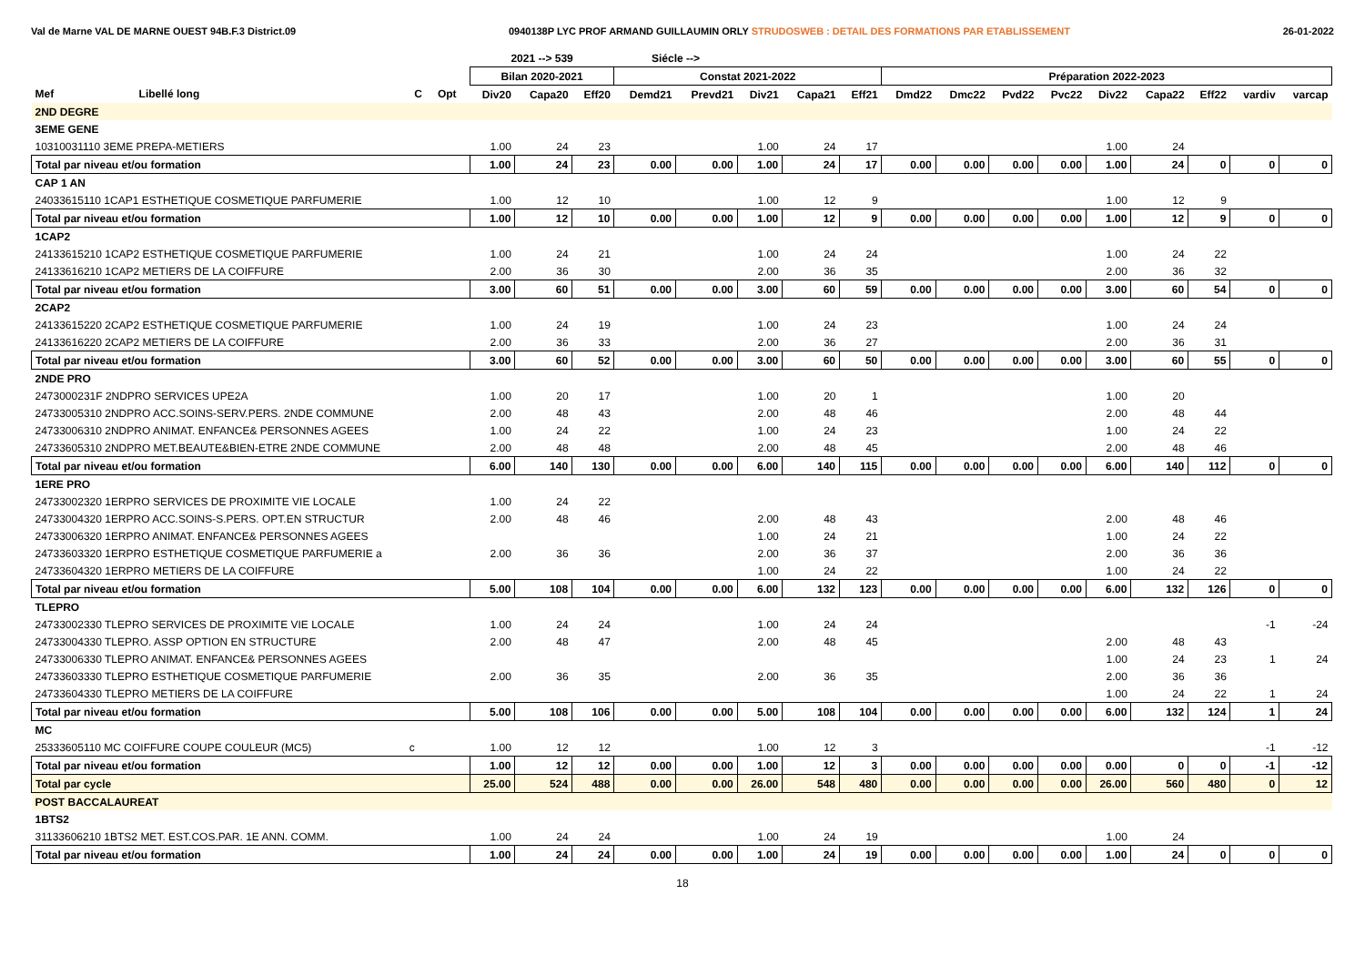Val de Marne VAL DE MARNE OUEST 94B.F.3 District.09 0940138P LYC PROF ARMAND GUILLAUMIN ORLY STRUDOSWEB : DETAIL DES FORMATIONS PAR ETABLISSEMENT 26-01-2022
| | | | | | 2021 --> 539 | | | Siécle --> | | | | | | | | | | | | | |
| --- | --- | --- | --- | --- | --- | --- | --- | --- | --- | --- | --- | --- | --- | --- | --- | --- | --- | --- | --- | --- | --- |
| | | | | | Bilan 2020-2021 | | | Constat 2021-2022 | | | | | Préparation 2022-2023 | | | | | | | | |
| Mef | Libellé long | C | Opt | | Div20 | Capa20 | Eff20 | Demd21 | Prevd21 | Div21 | Capa21 | Eff21 | Dmd22 | Dmc22 | Pvd22 | Pvc22 | Div22 | Capa22 | Eff22 | vardiv | varcap |
| 2ND DEGRE | | | | | | | | | | | | | | | | | | | | | |
| 3EME GENE | | | | | | | | | | | | | | | | | | | | | |
| 10310031110 3EME PREPA-METIERS | | | | | 1.00 | 24 | 23 | | | 1.00 | 24 | 17 | | | | | 1.00 | 24 | | | |
| Total par niveau et/ou formation | | | | | 1.00 | 24 | 23 | 0.00 | 0.00 | 1.00 | 24 | 17 | 0.00 | 0.00 | 0.00 | 0.00 | 1.00 | 24 | 0 | 0 | 0 |
| CAP 1 AN | | | | | | | | | | | | | | | | | | | | | |
| 24033615110 1CAP1 ESTHETIQUE COSMETIQUE PARFUMERIE | | | | | 1.00 | 12 | 10 | | | 1.00 | 12 | 9 | | | | | 1.00 | 12 | 9 | | |
| Total par niveau et/ou formation | | | | | 1.00 | 12 | 10 | 0.00 | 0.00 | 1.00 | 12 | 9 | 0.00 | 0.00 | 0.00 | 0.00 | 1.00 | 12 | 9 | 0 | 0 |
| 1CAP2 | | | | | | | | | | | | | | | | | | | | | |
| 24133615210 1CAP2 ESTHETIQUE COSMETIQUE PARFUMERIE | | | | | 1.00 | 24 | 21 | | | 1.00 | 24 | 24 | | | | | 1.00 | 24 | 22 | | |
| 24133616210 1CAP2 METIERS DE LA COIFFURE | | | | | 2.00 | 36 | 30 | | | 2.00 | 36 | 35 | | | | | 2.00 | 36 | 32 | | |
| Total par niveau et/ou formation | | | | | 3.00 | 60 | 51 | 0.00 | 0.00 | 3.00 | 60 | 59 | 0.00 | 0.00 | 0.00 | 0.00 | 3.00 | 60 | 54 | 0 | 0 |
| 2CAP2 | | | | | | | | | | | | | | | | | | | | | |
| 24133615220 2CAP2 ESTHETIQUE COSMETIQUE PARFUMERIE | | | | | 1.00 | 24 | 19 | | | 1.00 | 24 | 23 | | | | | 1.00 | 24 | 24 | | |
| 24133616220 2CAP2 METIERS DE LA COIFFURE | | | | | 2.00 | 36 | 33 | | | 2.00 | 36 | 27 | | | | | 2.00 | 36 | 31 | | |
| Total par niveau et/ou formation | | | | | 3.00 | 60 | 52 | 0.00 | 0.00 | 3.00 | 60 | 50 | 0.00 | 0.00 | 0.00 | 0.00 | 3.00 | 60 | 55 | 0 | 0 |
| 2NDE PRO | | | | | | | | | | | | | | | | | | | | | |
| 2473000231F 2NDPRO SERVICES UPE2A | | | | | 1.00 | 20 | 17 | | | 1.00 | 20 | 1 | | | | | 1.00 | 20 | | | |
| 24733005310 2NDPRO ACC.SOINS-SERV.PERS. 2NDE COMMUNE | | | | | 2.00 | 48 | 43 | | | 2.00 | 48 | 46 | | | | | 2.00 | 48 | 44 | | |
| 24733006310 2NDPRO ANIMAT. ENFANCE& PERSONNES AGEES | | | | | 1.00 | 24 | 22 | | | 1.00 | 24 | 23 | | | | | 1.00 | 24 | 22 | | |
| 24733605310 2NDPRO MET.BEAUTE&BIEN-ETRE 2NDE COMMUNE | | | | | 2.00 | 48 | 48 | | | 2.00 | 48 | 45 | | | | | 2.00 | 48 | 46 | | |
| Total par niveau et/ou formation | | | | | 6.00 | 140 | 130 | 0.00 | 0.00 | 6.00 | 140 | 115 | 0.00 | 0.00 | 0.00 | 0.00 | 6.00 | 140 | 112 | 0 | 0 |
| 1ERE PRO | | | | | | | | | | | | | | | | | | | | | |
| 24733002320 1ERPRO SERVICES DE PROXIMITE VIE LOCALE | | | | | 1.00 | 24 | 22 | | | | | | | | | | | | | | |
| 24733004320 1ERPRO ACC.SOINS-S.PERS. OPT.EN STRUCTUR | | | | | 2.00 | 48 | 46 | | | 2.00 | 48 | 43 | | | | | 2.00 | 48 | 46 | | |
| 24733006320 1ERPRO ANIMAT. ENFANCE& PERSONNES AGEES | | | | | | | | | | 1.00 | 24 | 21 | | | | | 1.00 | 24 | 22 | | |
| 24733603320 1ERPRO ESTHETIQUE COSMETIQUE PARFUMERIE a | | | | | 2.00 | 36 | 36 | | | 2.00 | 36 | 37 | | | | | 2.00 | 36 | 36 | | |
| 24733604320 1ERPRO METIERS DE LA COIFFURE | | | | | | | | | | 1.00 | 24 | 22 | | | | | 1.00 | 24 | 22 | | |
| Total par niveau et/ou formation | | | | | 5.00 | 108 | 104 | 0.00 | 0.00 | 6.00 | 132 | 123 | 0.00 | 0.00 | 0.00 | 0.00 | 6.00 | 132 | 126 | 0 | 0 |
| TLEPRO | | | | | | | | | | | | | | | | | | | | | |
| 24733002330 TLEPRO SERVICES DE PROXIMITE VIE LOCALE | | | | | 1.00 | 24 | 24 | | | 1.00 | 24 | 24 | | | | | | | | -1 | -24 |
| 24733004330 TLEPRO. ASSP OPTION EN STRUCTURE | | | | | 2.00 | 48 | 47 | | | 2.00 | 48 | 45 | | | | | 2.00 | 48 | 43 | | |
| 24733006330 TLEPRO ANIMAT. ENFANCE& PERSONNES AGEES | | | | | | | | | | | | | | | | | 1.00 | 24 | 23 | 1 | 24 |
| 24733603330 TLEPRO ESTHETIQUE COSMETIQUE PARFUMERIE | | | | | 2.00 | 36 | 35 | | | 2.00 | 36 | 35 | | | | | 2.00 | 36 | 36 | | |
| 24733604330 TLEPRO METIERS DE LA COIFFURE | | | | | | | | | | | | | | | | | 1.00 | 24 | 22 | 1 | 24 |
| Total par niveau et/ou formation | | | | | 5.00 | 108 | 106 | 0.00 | 0.00 | 5.00 | 108 | 104 | 0.00 | 0.00 | 0.00 | 0.00 | 6.00 | 132 | 124 | 1 | 24 |
| MC | | | | | | | | | | | | | | | | | | | | | |
| 25333605110 MC COIFFURE COUPE COULEUR (MC5) | | c | | | 1.00 | 12 | 12 | | | 1.00 | 12 | 3 | | | | | | | | -1 | -12 |
| Total par niveau et/ou formation | | | | | 1.00 | 12 | 12 | 0.00 | 0.00 | 1.00 | 12 | 3 | 0.00 | 0.00 | 0.00 | 0.00 | 0.00 | 0 | 0 | -1 | -12 |
| Total par cycle | | | | | 25.00 | 524 | 488 | 0.00 | 0.00 | 26.00 | 548 | 480 | 0.00 | 0.00 | 0.00 | 0.00 | 26.00 | 560 | 480 | 0 | 12 |
| POST BACCALAUREAT | | | | | | | | | | | | | | | | | | | | | |
| 1BTS2 | | | | | | | | | | | | | | | | | | | | | |
| 31133606210 1BTS2 MET. EST.COS.PAR. 1E ANN. COMM. | | | | | 1.00 | 24 | 24 | | | 1.00 | 24 | 19 | | | | | 1.00 | 24 | | | |
| Total par niveau et/ou formation | | | | | 1.00 | 24 | 24 | 0.00 | 0.00 | 1.00 | 24 | 19 | 0.00 | 0.00 | 0.00 | 0.00 | 1.00 | 24 | 0 | 0 | 0 |
18